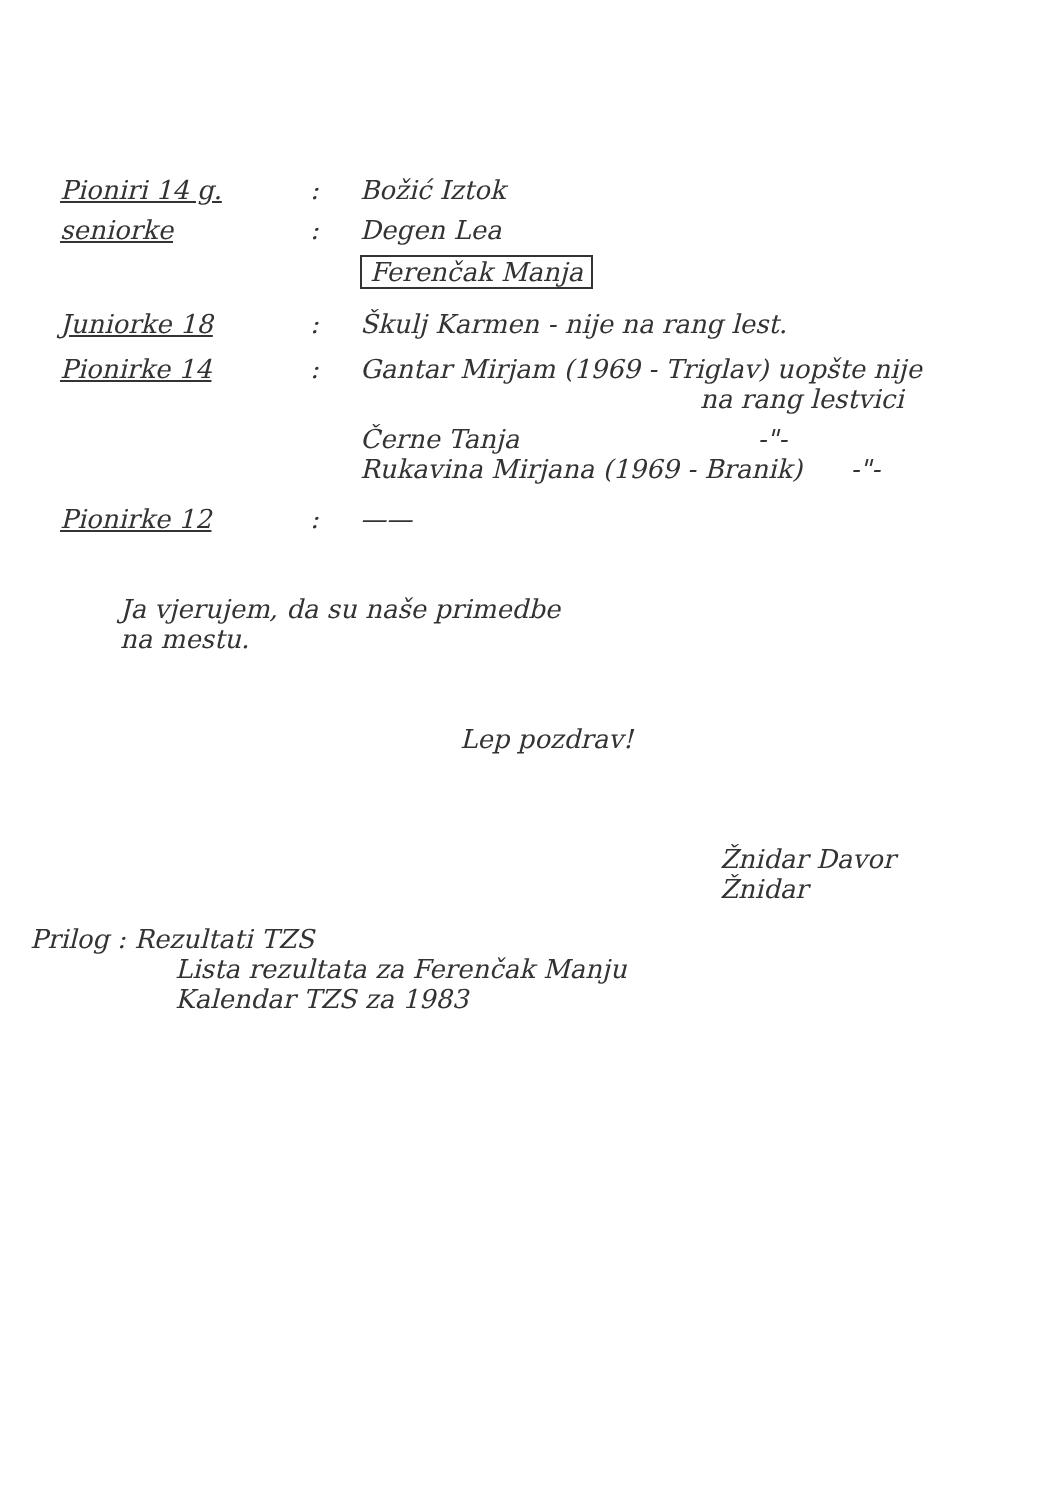Pioniri 14 g.: Božić Iztok
seniorke: Degen Lea
Ferenčak Manja
Juniorke 18: Škulj Karmen - nije na rang lest.
Pionirke 14: Gantar Mirjam (1969 - Triglav) uopšte nije
na rang lestvici
Černe Tanja -"-
Rukavina Mirjana (1969 - Branik) -"-
Pionirke 12: ——
Ja vjerujem, da su naše primedbe
na mestu.
Lep pozdrav!
Žnidar Davor
Žnidar
Prilog : Rezultati TZS
Lista rezultata za Ferenčak Manju
Kalendar TZS za 1983